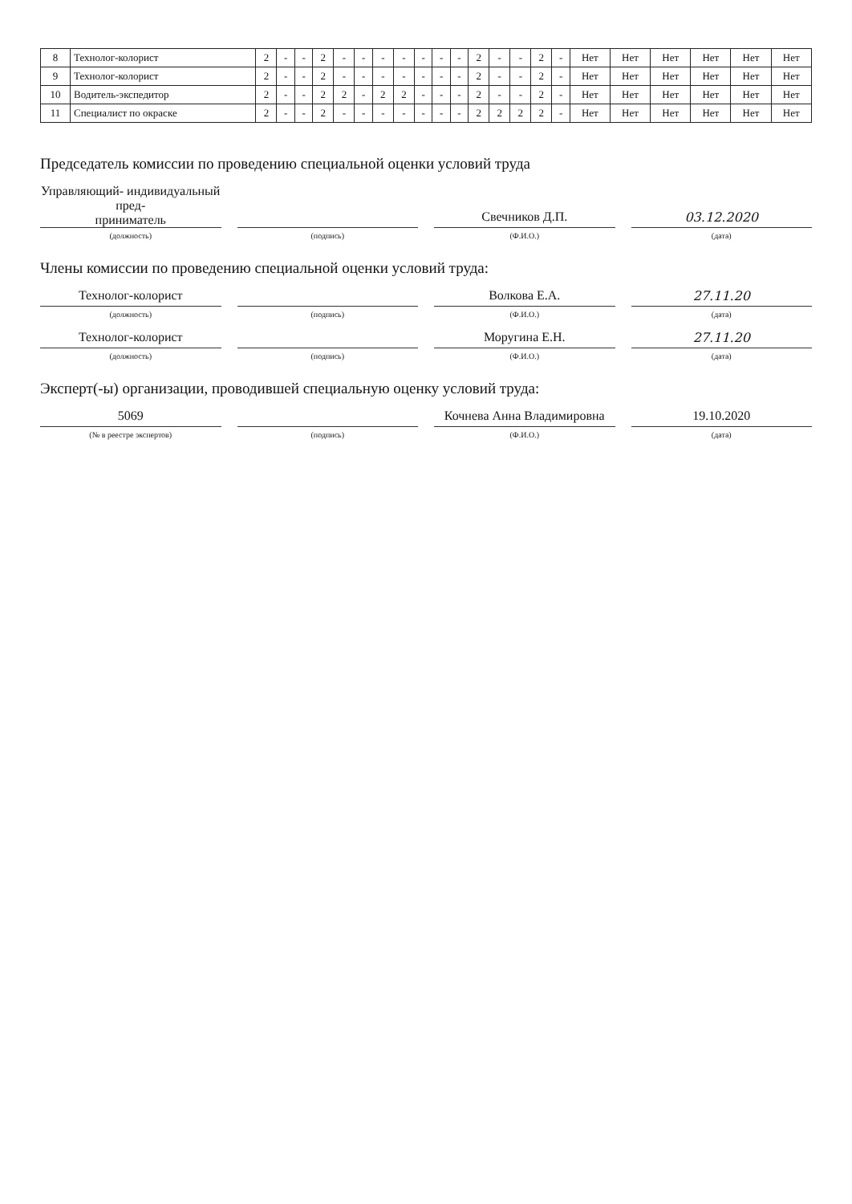| 8 | Технолог-колорист | 2 | - | - | 2 | - | - | - | - | - | - | - | 2 | - | - | 2 | - | Нет | Нет | Нет | Нет | Нет | Нет |
| 9 | Технолог-колорист | 2 | - | - | 2 | - | - | - | - | - | - | - | 2 | - | - | 2 | - | Нет | Нет | Нет | Нет | Нет | Нет |
| 10 | Водитель-экспедитор | 2 | - | - | 2 | 2 | - | 2 | 2 | - | - | - | 2 | - | - | 2 | - | Нет | Нет | Нет | Нет | Нет | Нет |
| 11 | Специалист по окраске | 2 | - | - | 2 | - | - | - | - | - | - | - | 2 | 2 | 2 | 2 | - | Нет | Нет | Нет | Нет | Нет | Нет |
Председатель комиссии по проведению специальной оценки условий труда
Управляющий- индивидуальный пред-
приниматель
Свечников Д.П.
03.12.2020
(должность) (подпись) (Ф.И.О.) (дата)
Члены комиссии по проведению специальной оценки условий труда:
Технолог-колорист
Волкова Е.А.
27.11.20
(должность) (подпись) (Ф.И.О.) (дата)
Технолог-колорист
Моругина Е.Н.
27.11.20
(должность) (подпись) (Ф.И.О.) (дата)
Эксперт(-ы) организации, проводившей специальную оценку условий труда:
5069
Кочнева Анна Владимировна
19.10.2020
(№ в реестре экспертов) (подпись) (Ф.И.О.) (дата)